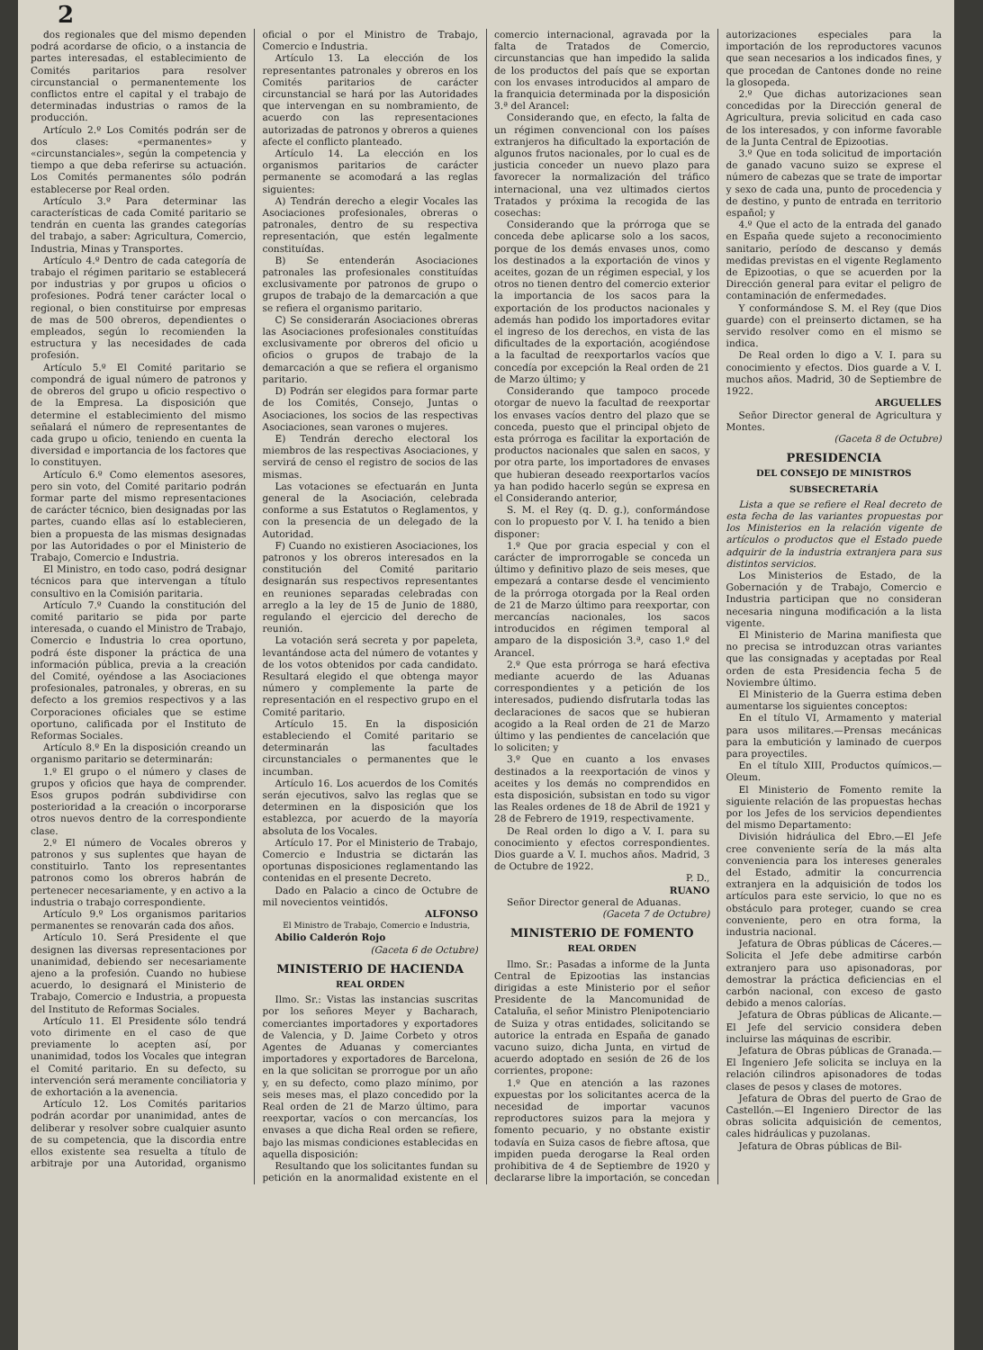2
dos regionales que del mismo dependen podrá acordarse de oficio, o a instancia de partes interesadas, el establecimiento de Comités paritarios para resolver circunstancial o permanentemente los conflictos entre el capital y el trabajo de determinadas industrias o ramos de la producción.
Artículo 2.º Los Comités podrán ser de dos clases: «permanentes» y «circunstanciales», según la competencia y tiempo a que deba referirse su actuación. Los Comités permanentes sólo podrán establecerse por Real orden.
Artículo 3.º Para determinar las características de cada Comité paritario se tendrán en cuenta las grandes categorías del trabajo, a saber: Agricultura, Comercio, Industria, Minas y Transportes.
Artículo 4.º Dentro de cada categoría de trabajo el régimen paritario se establecerá por industrias y por grupos u oficios o profesiones. Podrá tener carácter local o regional, o bien constituirse por empresas de mas de 500 obreros, dependientes o empleados, según lo recomienden la estructura y las necesidades de cada profesión.
Artículo 5.º El Comité paritario se compondrá de igual número de patronos y de obreros del grupo u oficio respectivo o de la Empresa. La disposición que determine el establecimiento del mismo señalará el número de representantes de cada grupo u oficio, teniendo en cuenta la diversidad e importancia de los factores que lo constituyen.
Artículo 6.º Como elementos asesores, pero sin voto, del Comité paritario podrán formar parte del mismo representaciones de carácter técnico, bien designadas por las partes, cuando ellas así lo establecieren, bien a propuesta de las mismas designadas por las Autoridades o por el Ministerio de Trabajo, Comercio e Industria.
El Ministro, en todo caso, podrá designar técnicos para que intervengan a título consultivo en la Comisión paritaria.
Artículo 7.º Cuando la constitución del comité paritario se pida por parte interesada, o cuando el Ministro de Trabajo, Comercio e Industria lo crea oportuno, podrá éste disponer la práctica de una información pública, previa a la creación del Comité, oyéndose a las Asociaciones profesionales, patronales, y obreras, en su defecto a los gremios respectivos y a las Corporaciones oficiales que se estime oportuno, calificada por el Instituto de Reformas Sociales.
Artículo 8.º En la disposición creando un organismo paritario se determinarán:
1.º El grupo o el número y clases de grupos y oficios que haya de comprender. Esos grupos podrán subdividirse con posterioridad a la creación o incorporarse otros nuevos dentro de la correspondiente clase.
2.º El número de Vocales obreros y patronos y sus suplentes que hayan de constituirlo. Tanto los representantes patronos como los obreros habrán de pertenecer necesariamente, y en activo a la industria o trabajo correspondiente.
Artículo 9.º Los organismos paritarios permanentes se renovarán cada dos años.
Artículo 10. Será Presidente el que designen las diversas representaciones por unanimidad, debiendo ser necesariamente ajeno a la profesión. Cuando no hubiese acuerdo, lo designará el Ministerio de Trabajo, Comercio e Industria, a propuesta del Instituto de Reformas Sociales.
Artículo 11. El Presidente sólo tendrá voto dirimente en el caso de que previamente lo acepten así, por unanimidad, todos los Vocales que integran el Comité paritario. En su defecto, su intervención será meramente conciliatoria y de exhortación a la avenencia.
Artículo 12. Los Comités paritarios podrán acordar por unanimidad, antes de deliberar y resolver sobre cualquier asunto de su competencia, que la discordia entre ellos existente sea resuelta a título de arbitraje por una Autoridad, organismo oficial o por el Ministro de Trabajo, Comercio e Industria.
Artículo 13. La elección de los representantes patronales y obreros en los Comités paritarios de carácter circunstancial se hará por las Autoridades que intervengan en su nombramiento, de acuerdo con las representaciones autorizadas de patronos y obreros a quienes afecte el conflicto planteado.
Artículo 14. La elección en los organismos paritarios de carácter permanente se acomodará a las reglas siguientes:
A) Tendrán derecho a elegir Vocales las Asociaciones profesionales, obreras o patronales, dentro de su respectiva representación, que estén legalmente constituídas.
B) Se entenderán Asociaciones patronales las profesionales constituídas exclusivamente por patronos de grupo o grupos de trabajo de la demarcación a que se refiera el organismo paritario.
C) Se considerarán Asociaciones obreras las Asociaciones profesionales constituídas exclusivamente por obreros del oficio u oficios o grupos de trabajo de la demarcación a que se refiera el organismo paritario.
D) Podrán ser elegidos para formar parte de los Comités, Consejo, Juntas o Asociaciones, los socios de las respectivas Asociaciones, sean varones o mujeres.
E) Tendrán derecho electoral los miembros de las respectivas Asociaciones, y servirá de censo el registro de socios de las mismas.
Las votaciones se efectuarán en Junta general de la Asociación, celebrada conforme a sus Estatutos o Reglamentos, y con la presencia de un delegado de la Autoridad.
F) Cuando no existieren Asociaciones, los patronos y los obreros interesados en la constitución del Comité paritario designarán sus respectivos representantes en reuniones separadas celebradas con arreglo a la ley de 15 de Junio de 1880, regulando el ejercicio del derecho de reunión.
La votación será secreta y por papeleta, levantándose acta del número de votantes y de los votos obtenidos por cada candidato. Resultará elegido el que obtenga mayor número y complemente la parte de representación en el respectivo grupo en el Comité paritario.
Artículo 15. En la disposición estableciendo el Comité paritario se determinarán las facultades circunstanciales o permanentes que le incumban.
Artículo 16. Los acuerdos de los Comités serán ejecutivos, salvo las reglas que se determinen en la disposición que los establezca, por acuerdo de la mayoría absoluta de los Vocales.
Artículo 17. Por el Ministerio de Trabajo, Comercio e Industria se dictarán las oportunas disposiciones reglamentando las contenidas en el presente Decreto.
Dado en Palacio a cinco de Octubre de mil novecientos veintidós.
ALFONSO
El Ministro de Trabajo, Comercio e Industria,
Abilio Calderón Rojo
(Gaceta 6 de Octubre)
MINISTERIO DE HACIENDA
REAL ORDEN
Ilmo. Sr.: Vistas las instancias suscritas por los señores Meyer y Bacharach, comerciantes importadores y exportadores de Valencia, y D. Jaime Corbeto y otros Agentes de Aduanas y comerciantes importadores y exportadores de Barcelona, en la que solicitan se prorrogue por un año y, en su defecto, como plazo mínimo, por seis meses mas, el plazo concedido por la Real orden de 21 de Marzo último, para reexportar, vacíos o con mercancías, los envases a que dicha Real orden se refiere, bajo las mismas condiciones establecidas en aquella disposición:
Resultando que los solicitantes fundan su petición en la anormalidad existente en el comercio internacional, agravada por la falta de Tratados de Comercio, circunstancias que han impedido la salida de los productos del país que se exportan con los envases introducidos al amparo de la franquicia determinada por la disposición 3.ª del Arancel:
Considerando que, en efecto, la falta de un régimen convencional con los países extranjeros ha dificultado la exportación de algunos frutos nacionales, por lo cual es de justicia conceder un nuevo plazo para favorecer la normalización del tráfico internacional, una vez ultimados ciertos Tratados y próxima la recogida de las cosechas:
Considerando que la prórroga que se conceda debe aplicarse solo a los sacos, porque de los demás envases unos, como los destinados a la exportación de vinos y aceites, gozan de un régimen especial, y los otros no tienen dentro del comercio exterior la importancia de los sacos para la exportación de los productos nacionales y además han podido los importadores evitar el ingreso de los derechos, en vista de las dificultades de la exportación, acogiéndose a la facultad de reexportarlos vacíos que concedía por excepción la Real orden de 21 de Marzo último; y
Considerando que tampoco procede otorgar de nuevo la facultad de reexportar los envases vacíos dentro del plazo que se conceda, puesto que el principal objeto de esta prórroga es facilitar la exportación de productos nacionales que salen en sacos, y por otra parte, los importadores de envases que hubieran deseado reexportarlos vacíos ya han podido hacerlo según se expresa en el Considerando anterior,
S. M. el Rey (q. D. g.), conformándose con lo propuesto por V. I. ha tenido a bien disponer:
1.º Que por gracia especial y con el carácter de improrrogable se conceda un último y definitivo plazo de seis meses, que empezará a contarse desde el vencimiento de la prórroga otorgada por la Real orden de 21 de Marzo último para reexportar, con mercancías nacionales, los sacos introducidos en régimen temporal al amparo de la disposición 3.ª, caso 1.º del Arancel.
2.º Que esta prórroga se hará efectiva mediante acuerdo de las Aduanas correspondientes y a petición de los interesados, pudiendo disfrutarla todas las declaraciones de sacos que se hubieran acogido a la Real orden de 21 de Marzo último y las pendientes de cancelación que lo soliciten; y
3.º Que en cuanto a los envases destinados a la reexportación de vinos y aceites y los demás no comprendidos en esta disposición, subsistan en todo su vigor las Reales ordenes de 18 de Abril de 1921 y 28 de Febrero de 1919, respectivamente.
De Real orden lo digo a V. I. para su conocimiento y efectos correspondientes. Dios guarde a V. I. muchos años. Madrid, 3 de Octubre de 1922.
P. D.,
RUANO
Señor Director general de Aduanas.
(Gaceta 7 de Octubre)
MINISTERIO DE FOMENTO
REAL ORDEN
Ilmo. Sr.: Pasadas a informe de la Junta Central de Epizootias las instancias dirigidas a este Ministerio por el señor Presidente de la Mancomunidad de Cataluña, el señor Ministro Plenipotenciario de Suiza y otras entidades, solicitando se autorice la entrada en España de ganado vacuno suizo, dicha Junta, en virtud de acuerdo adoptado en sesión de 26 de los corrientes, propone:
1.º Que en atención a las razones expuestas por los solicitantes acerca de la necesidad de importar vacunos reproductores suizos para la mejora y fomento pecuario, y no obstante existir todavía en Suiza casos de fiebre aftosa, que impiden pueda derogarse la Real orden prohibitiva de 4 de Septiembre de 1920 y declararse libre la importación, se concedan autorizaciones especiales para la importación de los reproductores vacunos que sean necesarios a los indicados fines, y que procedan de Cantones donde no reine la glosopeda.
2.º Que dichas autorizaciones sean concedidas por la Dirección general de Agricultura, previa solicitud en cada caso de los interesados, y con informe favorable de la Junta Central de Epizootias.
3.º Que en toda solicitud de importación de ganado vacuno suizo se exprese el número de cabezas que se trate de importar y sexo de cada una, punto de procedencia y de destino, y punto de entrada en territorio español; y
4.º Que el acto de la entrada del ganado en España quede sujeto a reconocimiento sanitario, período de descanso y demás medidas previstas en el vigente Reglamento de Epizootias, o que se acuerden por la Dirección general para evitar el peligro de contaminación de enfermedades.
Y conformándose S. M. el Rey (que Dios guarde) con el preinserto dictamen, se ha servido resolver como en el mismo se indica.
De Real orden lo digo a V. I. para su conocimiento y efectos. Dios guarde a V. I. muchos años. Madrid, 30 de Septiembre de 1922.
ARGUELLES
Señor Director general de Agricultura y Montes.
(Gaceta 8 de Octubre)
PRESIDENCIA
DEL CONSEJO DE MINISTROS
SUBSECRETARÍA
Lista a que se refiere el Real decreto de esta fecha de las variantes propuestas por los Ministerios en la relación vigente de artículos o productos que el Estado puede adquirir de la industria extranjera para sus distintos servicios.
Los Ministerios de Estado, de la Gobernación y de Trabajo, Comercio e Industria participan que no consideran necesaria ninguna modificación a la lista vigente.
El Ministerio de Marina manifiesta que no precisa se introduzcan otras variantes que las consignadas y aceptadas por Real orden de esta Presidencia fecha 5 de Noviembre último.
El Ministerio de la Guerra estima deben aumentarse los siguientes conceptos:
En el título VI, Armamento y material para usos militares.—Prensas mecánicas para la embutición y laminado de cuerpos para proyectiles.
En el título XIII, Productos químicos.—Oleum.
El Ministerio de Fomento remite la siguiente relación de las propuestas hechas por los Jefes de los servicios dependientes del mismo Departamento:
División hidráulica del Ebro.—El Jefe cree conveniente sería de la más alta conveniencia para los intereses generales del Estado, admitir la concurrencia extranjera en la adquisición de todos los artículos para este servicio, lo que no es obstáculo para proteger, cuando se crea conveniente, pero en otra forma, la industria nacional.
Jefatura de Obras públicas de Cáceres.—Solicita el Jefe debe admitirse carbón extranjero para uso apisonadoras, por demostrar la práctica deficiencias en el carbón nacional, con exceso de gasto debido a menos calorías.
Jefatura de Obras públicas de Alicante.—El Jefe del servicio considera deben incluirse las máquinas de escribir.
Jefatura de Obras públicas de Granada.—El Ingeniero Jefe solicita se incluya en la relación cilindros apisonadores de todas clases de pesos y clases de motores.
Jefatura de Obras del puerto de Grao de Castellón.—El Ingeniero Director de las obras solicita adquisición de cementos, cales hidráulicas y puzolanas.
Jefatura de Obras públicas de Bil-